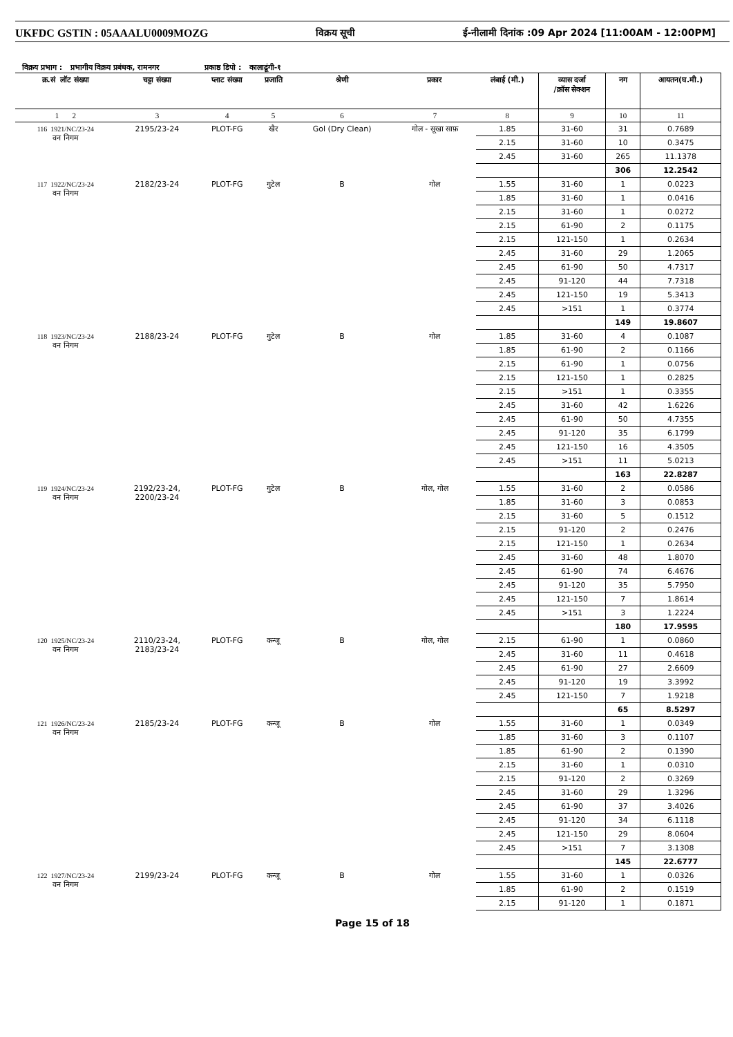UKFDC GSTIN : 05AAALU0009MOZG विक्रय सूची ई-नीलामी दिनांक :09 Apr 2024 [11:00AM - 12:00PM]
विक्रय प्रभाग : प्रभागीय विक्रय प्रबंधक, रामनगर प्रकाष्ठ डिपो : कालाढूंगी-१
| क्र.सं लॉट संख्या | चट्टा संख्या | प्लाट संख्या | प्रजाति | श्रेणी | प्रकार | लंबाई (मी.) | व्यास दर्जा /क्रॉस सेक्शन | नग | आयतन(घ.मी.) |
| --- | --- | --- | --- | --- | --- | --- | --- | --- | --- |
| 1 2 | 3 | 4 | 5 | 6 | 7 | 8 | 9 | 10 | 11 |
| 116 1921/NC/23-24 वन निगम | 2195/23-24 | PLOT-FG | खैर | Gol (Dry Clean) | गोल - सूखा साफ़ | 1.85 | 31-60 | 31 | 0.7689 |
| | | | | | | 2.15 | 31-60 | 10 | 0.3475 |
| | | | | | | 2.45 | 31-60 | 265 | 11.1378 |
| | | | | | | | | 306 | 12.2542 |
| 117 1922/NC/23-24 वन निगम | 2182/23-24 | PLOT-FG | गुटेल | B | गोल | 1.55 | 31-60 | 1 | 0.0223 |
| | | | | | | 1.85 | 31-60 | 1 | 0.0416 |
| | | | | | | 2.15 | 31-60 | 1 | 0.0272 |
| | | | | | | 2.15 | 61-90 | 2 | 0.1175 |
| | | | | | | 2.15 | 121-150 | 1 | 0.2634 |
| | | | | | | 2.45 | 31-60 | 29 | 1.2065 |
| | | | | | | 2.45 | 61-90 | 50 | 4.7317 |
| | | | | | | 2.45 | 91-120 | 44 | 7.7318 |
| | | | | | | 2.45 | 121-150 | 19 | 5.3413 |
| | | | | | | 2.45 | >151 | 1 | 0.3774 |
| | | | | | | | | 149 | 19.8607 |
| 118 1923/NC/23-24 वन निगम | 2188/23-24 | PLOT-FG | गुटेल | B | गोल | 1.85 | 31-60 | 4 | 0.1087 |
| | | | | | | 1.85 | 61-90 | 2 | 0.1166 |
| | | | | | | 2.15 | 61-90 | 1 | 0.0756 |
| | | | | | | 2.15 | 121-150 | 1 | 0.2825 |
| | | | | | | 2.15 | >151 | 1 | 0.3355 |
| | | | | | | 2.45 | 31-60 | 42 | 1.6226 |
| | | | | | | 2.45 | 61-90 | 50 | 4.7355 |
| | | | | | | 2.45 | 91-120 | 35 | 6.1799 |
| | | | | | | 2.45 | 121-150 | 16 | 4.3505 |
| | | | | | | 2.45 | >151 | 11 | 5.0213 |
| | | | | | | | | 163 | 22.8287 |
| 119 1924/NC/23-24 वन निगम | 2192/23-24, 2200/23-24 | PLOT-FG | गुटेल | B | गोल, गोल | 1.55 | 31-60 | 2 | 0.0586 |
| | | | | | | 1.85 | 31-60 | 3 | 0.0853 |
| | | | | | | 2.15 | 31-60 | 5 | 0.1512 |
| | | | | | | 2.15 | 91-120 | 2 | 0.2476 |
| | | | | | | 2.15 | 121-150 | 1 | 0.2634 |
| | | | | | | 2.45 | 31-60 | 48 | 1.8070 |
| | | | | | | 2.45 | 61-90 | 74 | 6.4676 |
| | | | | | | 2.45 | 91-120 | 35 | 5.7950 |
| | | | | | | 2.45 | 121-150 | 7 | 1.8614 |
| | | | | | | 2.45 | >151 | 3 | 1.2224 |
| | | | | | | | | 180 | 17.9595 |
| 120 1925/NC/23-24 वन निगम | 2110/23-24, 2183/23-24 | PLOT-FG | कन्जू | B | गोल, गोल | 2.15 | 61-90 | 1 | 0.0860 |
| | | | | | | 2.45 | 31-60 | 11 | 0.4618 |
| | | | | | | 2.45 | 61-90 | 27 | 2.6609 |
| | | | | | | 2.45 | 91-120 | 19 | 3.3992 |
| | | | | | | 2.45 | 121-150 | 7 | 1.9218 |
| | | | | | | | | 65 | 8.5297 |
| 121 1926/NC/23-24 वन निगम | 2185/23-24 | PLOT-FG | कन्जू | B | गोल | 1.55 | 31-60 | 1 | 0.0349 |
| | | | | | | 1.85 | 31-60 | 3 | 0.1107 |
| | | | | | | 1.85 | 61-90 | 2 | 0.1390 |
| | | | | | | 2.15 | 31-60 | 1 | 0.0310 |
| | | | | | | 2.15 | 91-120 | 2 | 0.3269 |
| | | | | | | 2.45 | 31-60 | 29 | 1.3296 |
| | | | | | | 2.45 | 61-90 | 37 | 3.4026 |
| | | | | | | 2.45 | 91-120 | 34 | 6.1118 |
| | | | | | | 2.45 | 121-150 | 29 | 8.0604 |
| | | | | | | 2.45 | >151 | 7 | 3.1308 |
| | | | | | | | | 145 | 22.6777 |
| 122 1927/NC/23-24 वन निगम | 2199/23-24 | PLOT-FG | कन्जू | B | गोल | 1.55 | 31-60 | 1 | 0.0326 |
| | | | | | | 1.85 | 61-90 | 2 | 0.1519 |
| | | | | | | 2.15 | 91-120 | 1 | 0.1871 |
Page 15 of 18